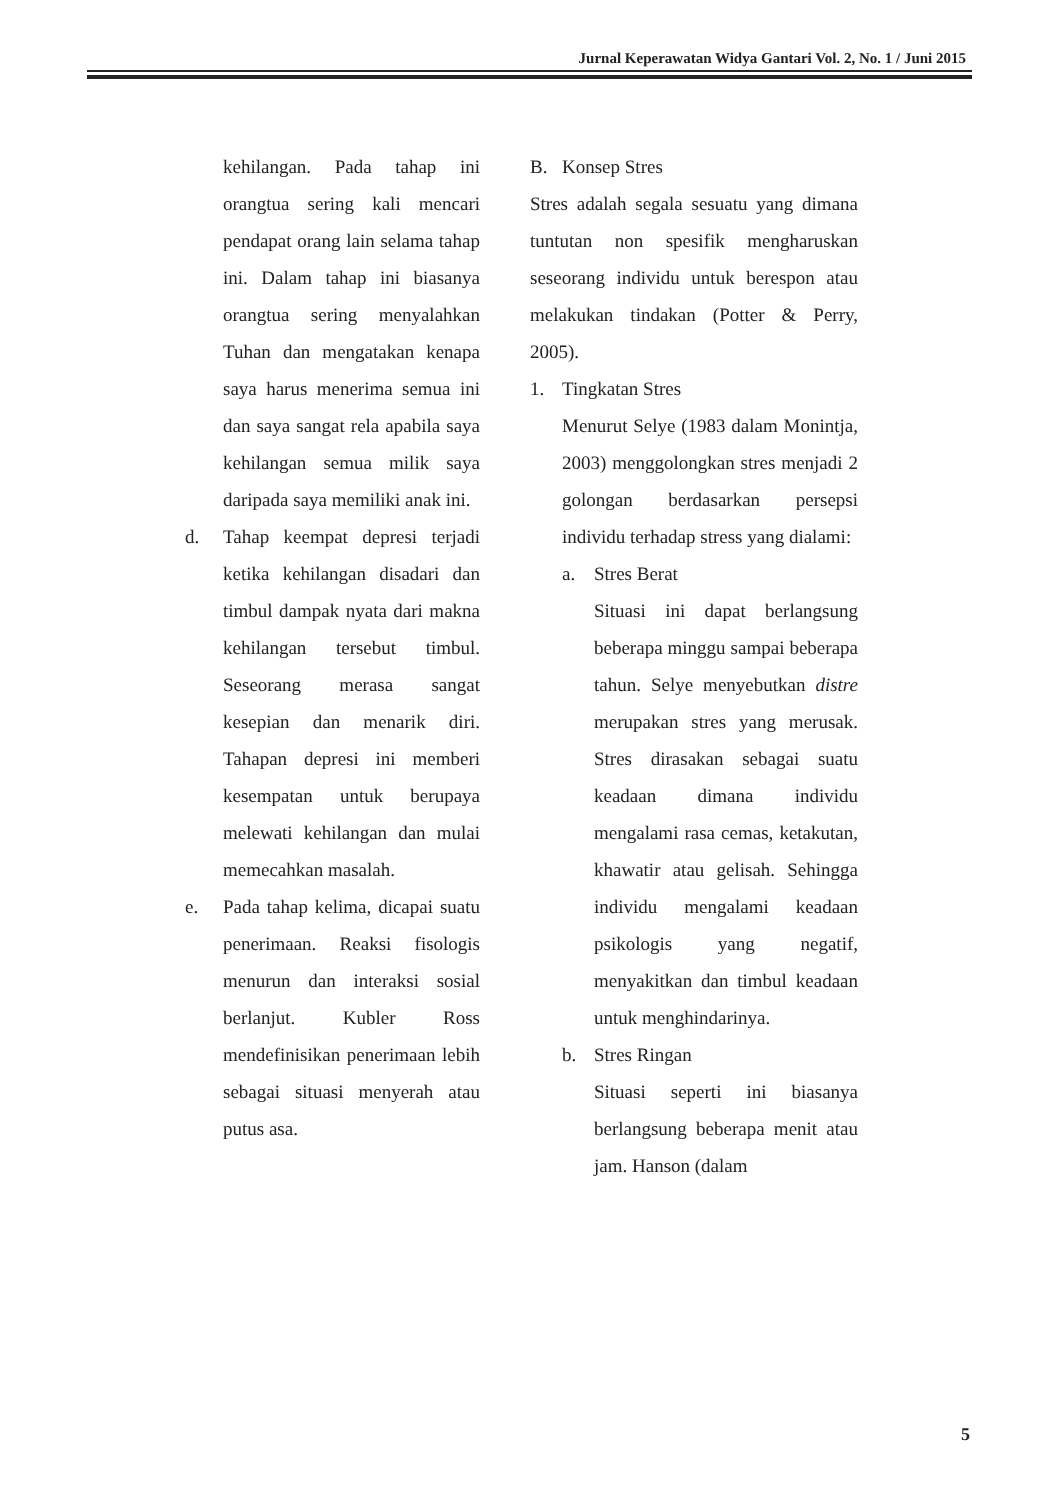Jurnal Keperawatan Widya Gantari Vol. 2, No. 1 / Juni 2015
kehilangan. Pada tahap ini orangtua sering kali mencari pendapat orang lain selama tahap ini. Dalam tahap ini biasanya orangtua sering menyalahkan Tuhan dan mengatakan kenapa saya harus menerima semua ini dan saya sangat rela apabila saya kehilangan semua milik saya daripada saya memiliki anak ini.
d. Tahap keempat depresi terjadi ketika kehilangan disadari dan timbul dampak nyata dari makna kehilangan tersebut timbul. Seseorang merasa sangat kesepian dan menarik diri. Tahapan depresi ini memberi kesempatan untuk berupaya melewati kehilangan dan mulai memecahkan masalah.
e. Pada tahap kelima, dicapai suatu penerimaan. Reaksi fisologis menurun dan interaksi sosial berlanjut. Kubler Ross mendefinisikan penerimaan lebih sebagai situasi menyerah atau putus asa.
B. Konsep Stres
Stres adalah segala sesuatu yang dimana tuntutan non spesifik mengharuskan seseorang individu untuk berespon atau melakukan tindakan (Potter & Perry, 2005).
1. Tingkatan Stres
Menurut Selye (1983 dalam Monintja, 2003) menggolongkan stres menjadi 2 golongan berdasarkan persepsi individu terhadap stress yang dialami:
a. Stres Berat
Situasi ini dapat berlangsung beberapa minggu sampai beberapa tahun. Selye menyebutkan distre merupakan stres yang merusak. Stres dirasakan sebagai suatu keadaan dimana individu mengalami rasa cemas, ketakutan, khawatir atau gelisah. Sehingga individu mengalami keadaan psikologis yang negatif, menyakitkan dan timbul keadaan untuk menghindarinya.
b. Stres Ringan
Situasi seperti ini biasanya berlangsung beberapa menit atau jam. Hanson (dalam
5